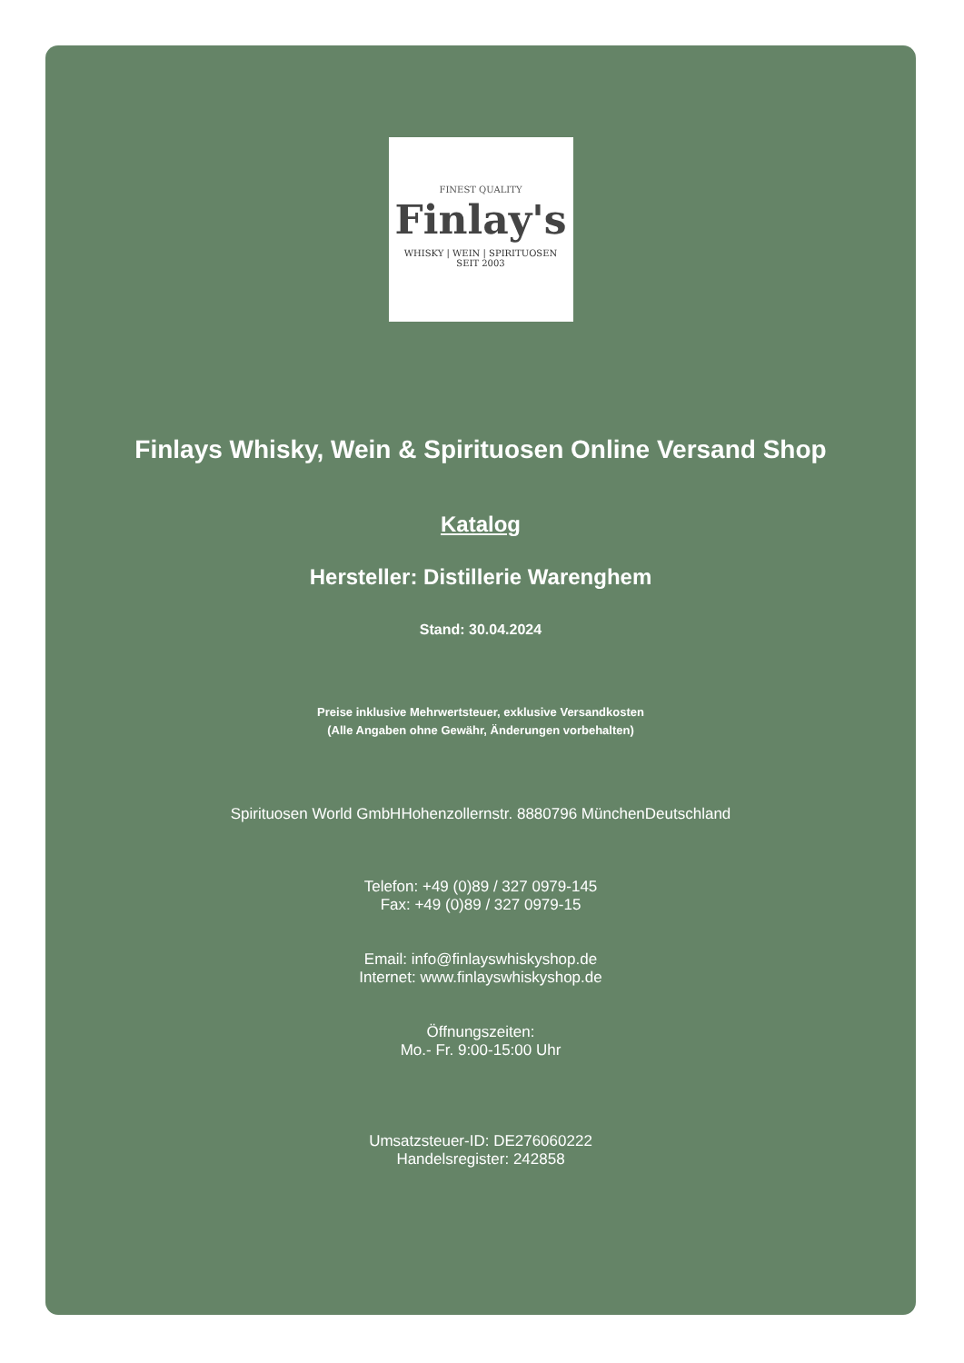FINEST QUALITY
Finlay's
WHISKY | WEIN | SPIRITUOSEN
SEIT 2003
Finlays Whisky, Wein & Spirituosen Online Versand Shop
Katalog
Hersteller: Distillerie Warenghem
Stand: 30.04.2024
Preise inklusive Mehrwertsteuer, exklusive Versandkosten
(Alle Angaben ohne Gewähr, Änderungen vorbehalten)
Spirituosen World GmbHHohenzollernstr. 8880796 MünchenDeutschland
Telefon: +49 (0)89 / 327 0979-145
Fax: +49 (0)89 / 327 0979-15
Email: info@finlayswhiskyshop.de
Internet: www.finlayswhiskyshop.de
Öffnungszeiten:
Mo.- Fr. 9:00-15:00 Uhr
Umsatzsteuer-ID: DE276060222
Handelsregister: 242858